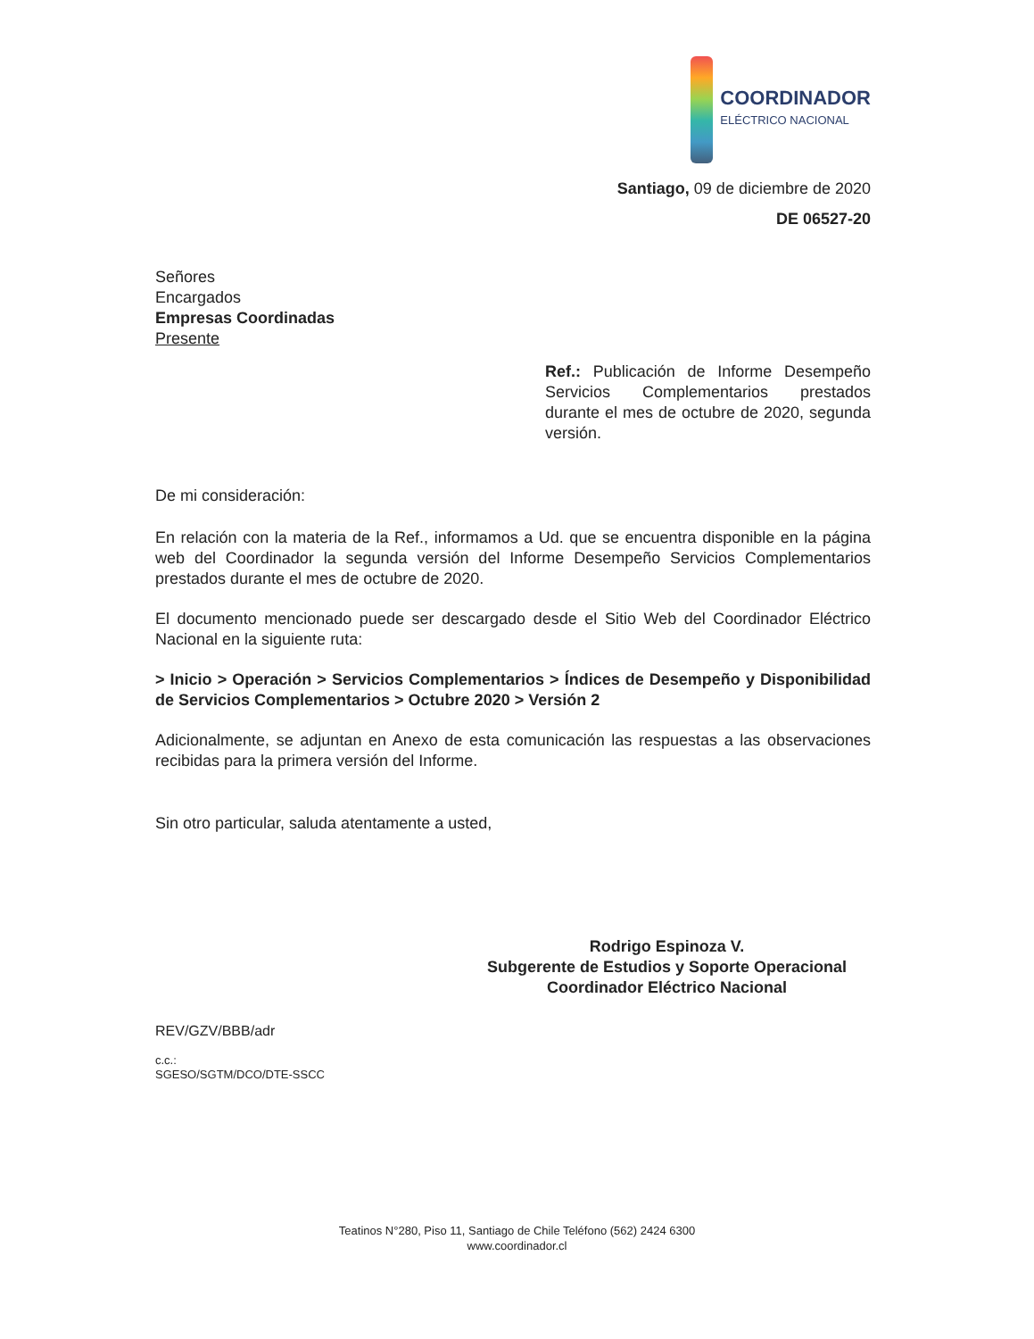COORDINADOR
ELÉCTRICO NACIONAL
Santiago, 09 de diciembre de 2020
DE 06527-20
Señores
Encargados
Empresas Coordinadas
Presente
Ref.: Publicación de Informe Desempeño Servicios Complementarios prestados durante el mes de octubre de 2020, segunda versión.
De mi consideración:
En relación con la materia de la Ref., informamos a Ud. que se encuentra disponible en la página web del Coordinador la segunda versión del Informe Desempeño Servicios Complementarios prestados durante el mes de octubre de 2020.
El documento mencionado puede ser descargado desde el Sitio Web del Coordinador Eléctrico Nacional en la siguiente ruta:
> Inicio > Operación > Servicios Complementarios > Índices de Desempeño y Disponibilidad de Servicios Complementarios > Octubre 2020 > Versión 2
Adicionalmente, se adjuntan en Anexo de esta comunicación las respuestas a las observaciones recibidas para la primera versión del Informe.
Sin otro particular, saluda atentamente a usted,
Rodrigo Espinoza V.
Subgerente de Estudios y Soporte Operacional
Coordinador Eléctrico Nacional
REV/GZV/BBB/adr
c.c.:
SGESO/SGTM/DCO/DTE-SSCC
Teatinos N°280, Piso 11, Santiago de Chile Teléfono (562) 2424 6300
www.coordinador.cl